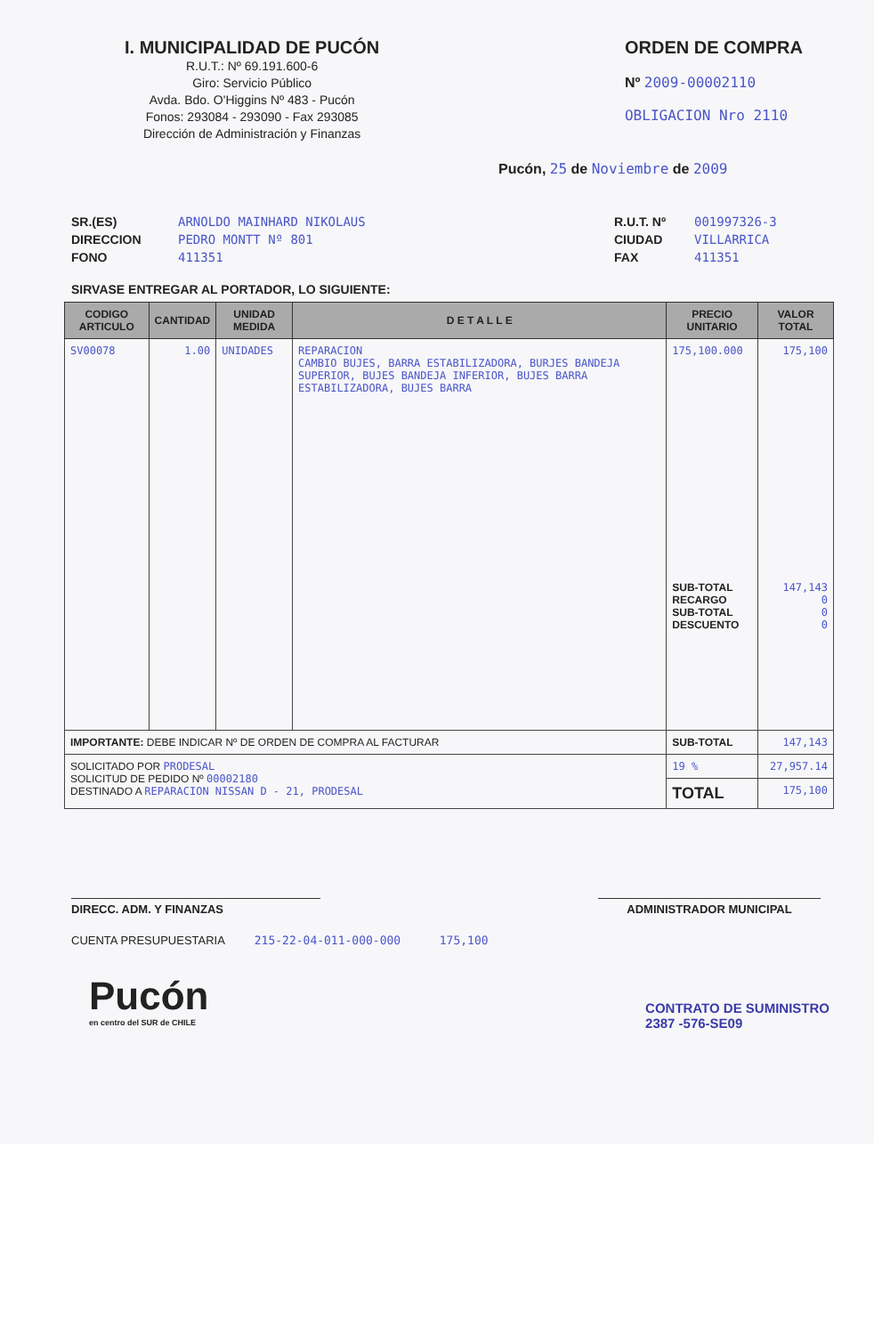I. MUNICIPALIDAD DE PUCÓN
R.U.T.: Nº 69.191.600-6
Giro: Servicio Público
Avda. Bdo. O'Higgins Nº 483 - Pucón
Fonos: 293084 - 293090 - Fax 293085
Dirección de Administración y Finanzas
ORDEN DE COMPRA
Nº 2009-00002110
OBLIGACION Nro 2110
Pucón, 25 de Noviembre de 2009
SR.(ES)
DIRECCION
FONO
ARNOLDO MAINHARD NIKOLAUS
PEDRO MONTT Nº 801
411351
R.U.T. Nº
CIUDAD
FAX
001997326-3
VILLARRICA
411351
SIRVASE ENTREGAR AL PORTADOR, LO SIGUIENTE:
| CODIGO ARTICULO | CANTIDAD | UNIDAD MEDIDA | D E T A L L E | PRECIO UNITARIO | VALOR TOTAL |
| --- | --- | --- | --- | --- | --- |
| SV00078 | 1.00 | UNIDADES | REPARACION CAMBIO BUJES, BARRA ESTABILIZADORA, BURJES BANDEJA SUPERIOR, BUJES BANDEJA INFERIOR, BUJES BARRA ESTABILIZADORA, BUJES BARRA | 175,100.000 SUB-TOTAL RECARGO SUB-TOTAL DESCUENTO | 175,100 147,143 0 0 0 |
| IMPORTANTE: DEBE INDICAR Nº DE ORDEN DE COMPRA AL FACTURAR | | | | SUB-TOTAL | 147,143 |
| SOLICITADO POR PRODESAL SOLICITUD DE PEDIDO Nº 00002180 DESTINADO A REPARACION NISSAN D - 21, PRODESAL | | | | 19 % | 27,957.14 |
| | | | | TOTAL | 175,100 |
DIRECC. ADM. Y FINANZAS ADMINISTRADOR MUNICIPAL
CUENTA PRESUPUESTARIA 215-22-04-011-000-000 175,100
Pucón
en centro del SUR de CHILE
CONTRATO DE SUMINISTRO
2387 -576-SE09